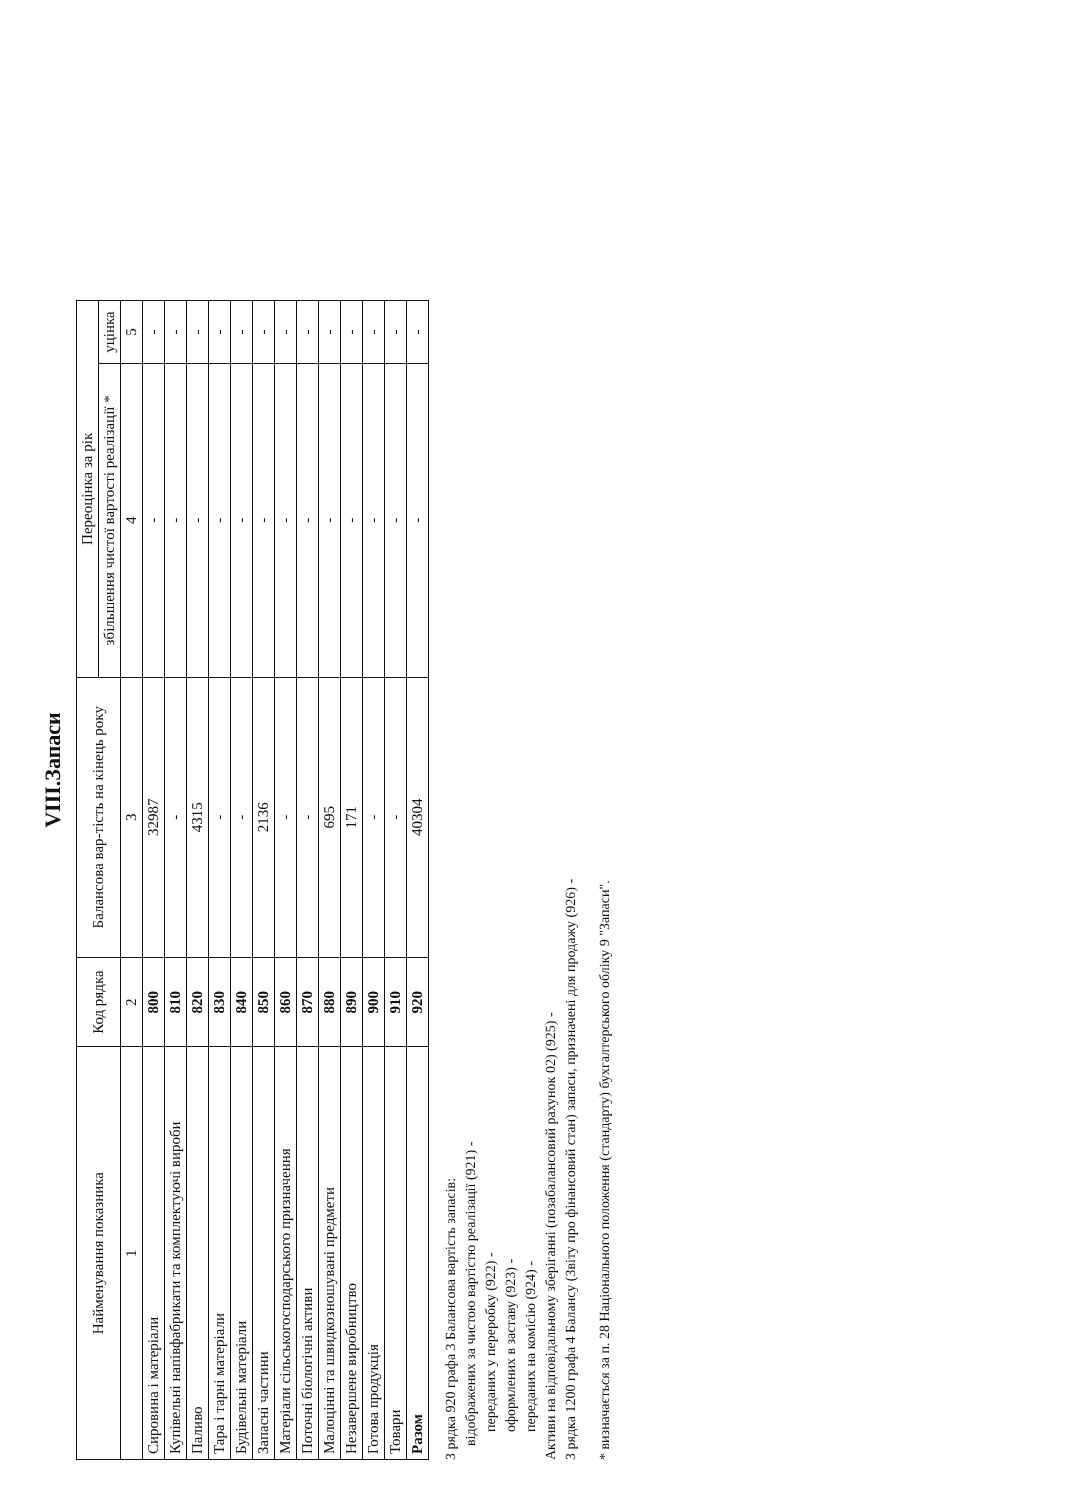VIII.Запаси
| Найменування показника | Код рядка | Балансова вар-тість на кінець року | Переоцінка за рік | |
| --- | --- | --- | --- | --- |
| | | | збільшення чистої вартості реалізації * | уцінка |
| 1 | 2 | 3 | 4 | 5 |
| Сировина і матеріали | 800 | 32987 | - | - |
| Купівельні напівфабрикати та комплектуючі вироби | 810 | - | - | - |
| Паливо | 820 | 4315 | - | - |
| Тара і тарні матеріали | 830 | - | - | - |
| Будівельні матеріали | 840 | - | - | - |
| Запасні частини | 850 | 2136 | - | - |
| Матеріали сільськогосподарського призначення | 860 | - | - | - |
| Поточні біологічні активи | 870 | - | - | - |
| Малоцінні та швидкозношувані предмети | 880 | 695 | - | - |
| Незавершене виробництво | 890 | 171 | - | - |
| Готова продукція | 900 | - | - | - |
| Товари | 910 | - | - | - |
| Разом | 920 | 40304 | - | - |
З рядка 920 графа 3 Балансова вартість запасів:
відображених за чистою вартістю реалізації (921) -
переданих у переробку (922) -
оформлених в заставу (923) -
переданих на комісію (924) -
Активи на відповідальному зберіганні (позабалансовий рахунок 02) (925) -
З рядка 1200 графа 4 Балансу (Звіту про фінансовий стан) запаси, призначені для продажу (926) -
* визначається за п. 28 Національного положення (стандарту) бухгалтерського обліку 9 "Запаси".